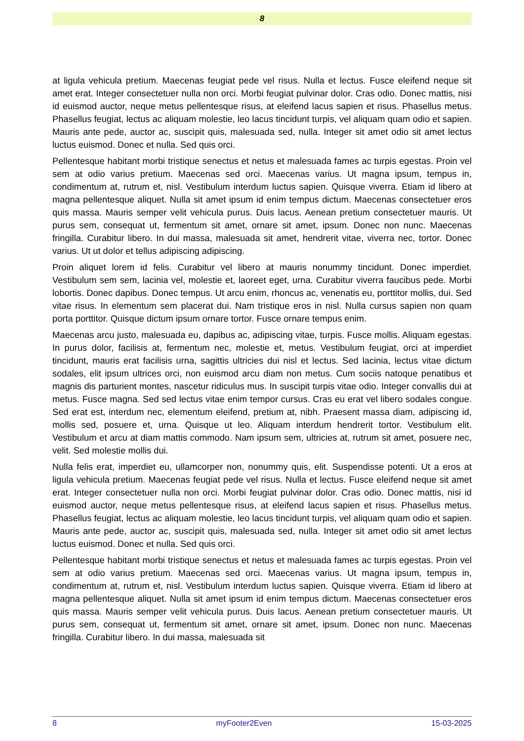8
at ligula vehicula pretium. Maecenas feugiat pede vel risus. Nulla et lectus. Fusce eleifend neque sit amet erat. Integer consectetuer nulla non orci. Morbi feugiat pulvinar dolor. Cras odio. Donec mattis, nisi id euismod auctor, neque metus pellentesque risus, at eleifend lacus sapien et risus. Phasellus metus. Phasellus feugiat, lectus ac aliquam molestie, leo lacus tincidunt turpis, vel aliquam quam odio et sapien. Mauris ante pede, auctor ac, suscipit quis, malesuada sed, nulla. Integer sit amet odio sit amet lectus luctus euismod. Donec et nulla. Sed quis orci.
Pellentesque habitant morbi tristique senectus et netus et malesuada fames ac turpis egestas. Proin vel sem at odio varius pretium. Maecenas sed orci. Maecenas varius. Ut magna ipsum, tempus in, condimentum at, rutrum et, nisl. Vestibulum interdum luctus sapien. Quisque viverra. Etiam id libero at magna pellentesque aliquet. Nulla sit amet ipsum id enim tempus dictum. Maecenas consectetuer eros quis massa. Mauris semper velit vehicula purus. Duis lacus. Aenean pretium consectetuer mauris. Ut purus sem, consequat ut, fermentum sit amet, ornare sit amet, ipsum. Donec non nunc. Maecenas fringilla. Curabitur libero. In dui massa, malesuada sit amet, hendrerit vitae, viverra nec, tortor. Donec varius. Ut ut dolor et tellus adipiscing adipiscing.
Proin aliquet lorem id felis. Curabitur vel libero at mauris nonummy tincidunt. Donec imperdiet. Vestibulum sem sem, lacinia vel, molestie et, laoreet eget, urna. Curabitur viverra faucibus pede. Morbi lobortis. Donec dapibus. Donec tempus. Ut arcu enim, rhoncus ac, venenatis eu, porttitor mollis, dui. Sed vitae risus. In elementum sem placerat dui. Nam tristique eros in nisl. Nulla cursus sapien non quam porta porttitor. Quisque dictum ipsum ornare tortor. Fusce ornare tempus enim.
Maecenas arcu justo, malesuada eu, dapibus ac, adipiscing vitae, turpis. Fusce mollis. Aliquam egestas. In purus dolor, facilisis at, fermentum nec, molestie et, metus. Vestibulum feugiat, orci at imperdiet tincidunt, mauris erat facilisis urna, sagittis ultricies dui nisl et lectus. Sed lacinia, lectus vitae dictum sodales, elit ipsum ultrices orci, non euismod arcu diam non metus. Cum sociis natoque penatibus et magnis dis parturient montes, nascetur ridiculus mus. In suscipit turpis vitae odio. Integer convallis dui at metus. Fusce magna. Sed sed lectus vitae enim tempor cursus. Cras eu erat vel libero sodales congue. Sed erat est, interdum nec, elementum eleifend, pretium at, nibh. Praesent massa diam, adipiscing id, mollis sed, posuere et, urna. Quisque ut leo. Aliquam interdum hendrerit tortor. Vestibulum elit. Vestibulum et arcu at diam mattis commodo. Nam ipsum sem, ultricies at, rutrum sit amet, posuere nec, velit. Sed molestie mollis dui.
Nulla felis erat, imperdiet eu, ullamcorper non, nonummy quis, elit. Suspendisse potenti. Ut a eros at ligula vehicula pretium. Maecenas feugiat pede vel risus. Nulla et lectus. Fusce eleifend neque sit amet erat. Integer consectetuer nulla non orci. Morbi feugiat pulvinar dolor. Cras odio. Donec mattis, nisi id euismod auctor, neque metus pellentesque risus, at eleifend lacus sapien et risus. Phasellus metus. Phasellus feugiat, lectus ac aliquam molestie, leo lacus tincidunt turpis, vel aliquam quam odio et sapien. Mauris ante pede, auctor ac, suscipit quis, malesuada sed, nulla. Integer sit amet odio sit amet lectus luctus euismod. Donec et nulla. Sed quis orci.
Pellentesque habitant morbi tristique senectus et netus et malesuada fames ac turpis egestas. Proin vel sem at odio varius pretium. Maecenas sed orci. Maecenas varius. Ut magna ipsum, tempus in, condimentum at, rutrum et, nisl. Vestibulum interdum luctus sapien. Quisque viverra. Etiam id libero at magna pellentesque aliquet. Nulla sit amet ipsum id enim tempus dictum. Maecenas consectetuer eros quis massa. Mauris semper velit vehicula purus. Duis lacus. Aenean pretium consectetuer mauris. Ut purus sem, consequat ut, fermentum sit amet, ornare sit amet, ipsum. Donec non nunc. Maecenas fringilla. Curabitur libero. In dui massa, malesuada sit
8 myFooter2Even 15-03-2025